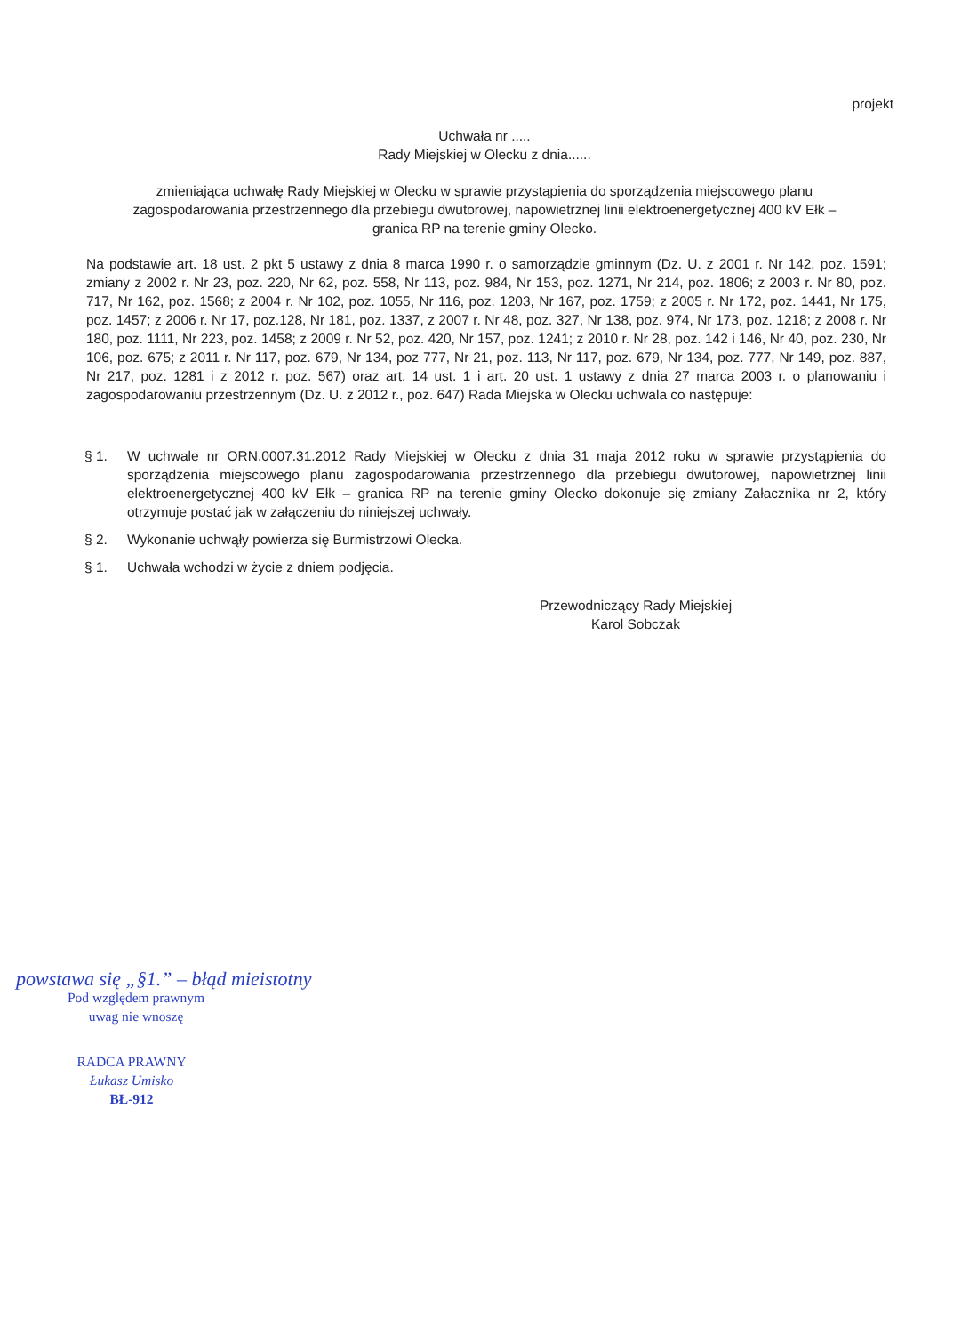projekt
Uchwała nr .....
Rady Miejskiej w Olecku z dnia......
zmieniająca uchwałę Rady Miejskiej w Olecku w sprawie przystąpienia do sporządzenia miejscowego planu zagospodarowania przestrzennego dla przebiegu dwutorowej, napowietrznej linii elektroenergetycznej 400 kV Ełk – granica RP na terenie gminy Olecko.
Na podstawie art. 18 ust. 2 pkt 5 ustawy z dnia 8 marca 1990 r. o samorządzie gminnym (Dz. U. z 2001 r. Nr 142, poz. 1591; zmiany z 2002 r. Nr 23, poz. 220, Nr 62, poz. 558, Nr 113, poz. 984, Nr 153, poz. 1271, Nr 214, poz. 1806; z 2003 r. Nr 80, poz. 717, Nr 162, poz. 1568; z 2004 r. Nr 102, poz. 1055, Nr 116, poz. 1203, Nr 167, poz. 1759; z 2005 r. Nr 172, poz. 1441, Nr 175, poz. 1457; z 2006 r. Nr 17, poz.128, Nr 181, poz. 1337, z 2007 r. Nr 48, poz. 327, Nr 138, poz. 974, Nr 173, poz. 1218; z 2008 r. Nr 180, poz. 1111, Nr 223, poz. 1458; z 2009 r. Nr 52, poz. 420, Nr 157, poz. 1241; z 2010 r. Nr 28, poz. 142 i 146, Nr 40, poz. 230, Nr 106, poz. 675; z 2011 r. Nr 117, poz. 679, Nr 134, poz 777, Nr 21, poz. 113, Nr 117, poz. 679, Nr 134, poz. 777, Nr 149, poz. 887, Nr 217, poz. 1281 i z 2012 r. poz. 567) oraz art. 14 ust. 1 i art. 20 ust. 1 ustawy z dnia 27 marca 2003 r. o planowaniu i zagospodarowaniu przestrzennym (Dz. U. z 2012 r., poz. 647) Rada Miejska w Olecku uchwala co następuje:
§ 1. W uchwale nr ORN.0007.31.2012 Rady Miejskiej w Olecku z dnia 31 maja 2012 roku w sprawie przystąpienia do sporządzenia miejscowego planu zagospodarowania przestrzennego dla przebiegu dwutorowej, napowietrznej linii elektroenergetycznej 400 kV Ełk – granica RP na terenie gminy Olecko dokonuje się zmiany Załacznika nr 2, który otrzymuje postać jak w załączeniu do niniejszej uchwały.
§ 2. Wykonanie uchwąły powierza się Burmistrzowi Olecka.
§ 1. Uchwała wchodzi w życie z dniem podjęcia.
Przewodniczący Rady Miejskiej
Karol Sobczak
powstawa się „§1.” – błąd mieistotny
Pod względem prawnym
uwag nie wnoszę
RADCA PRAWNY
Łukasz Umisko
BŁ-912